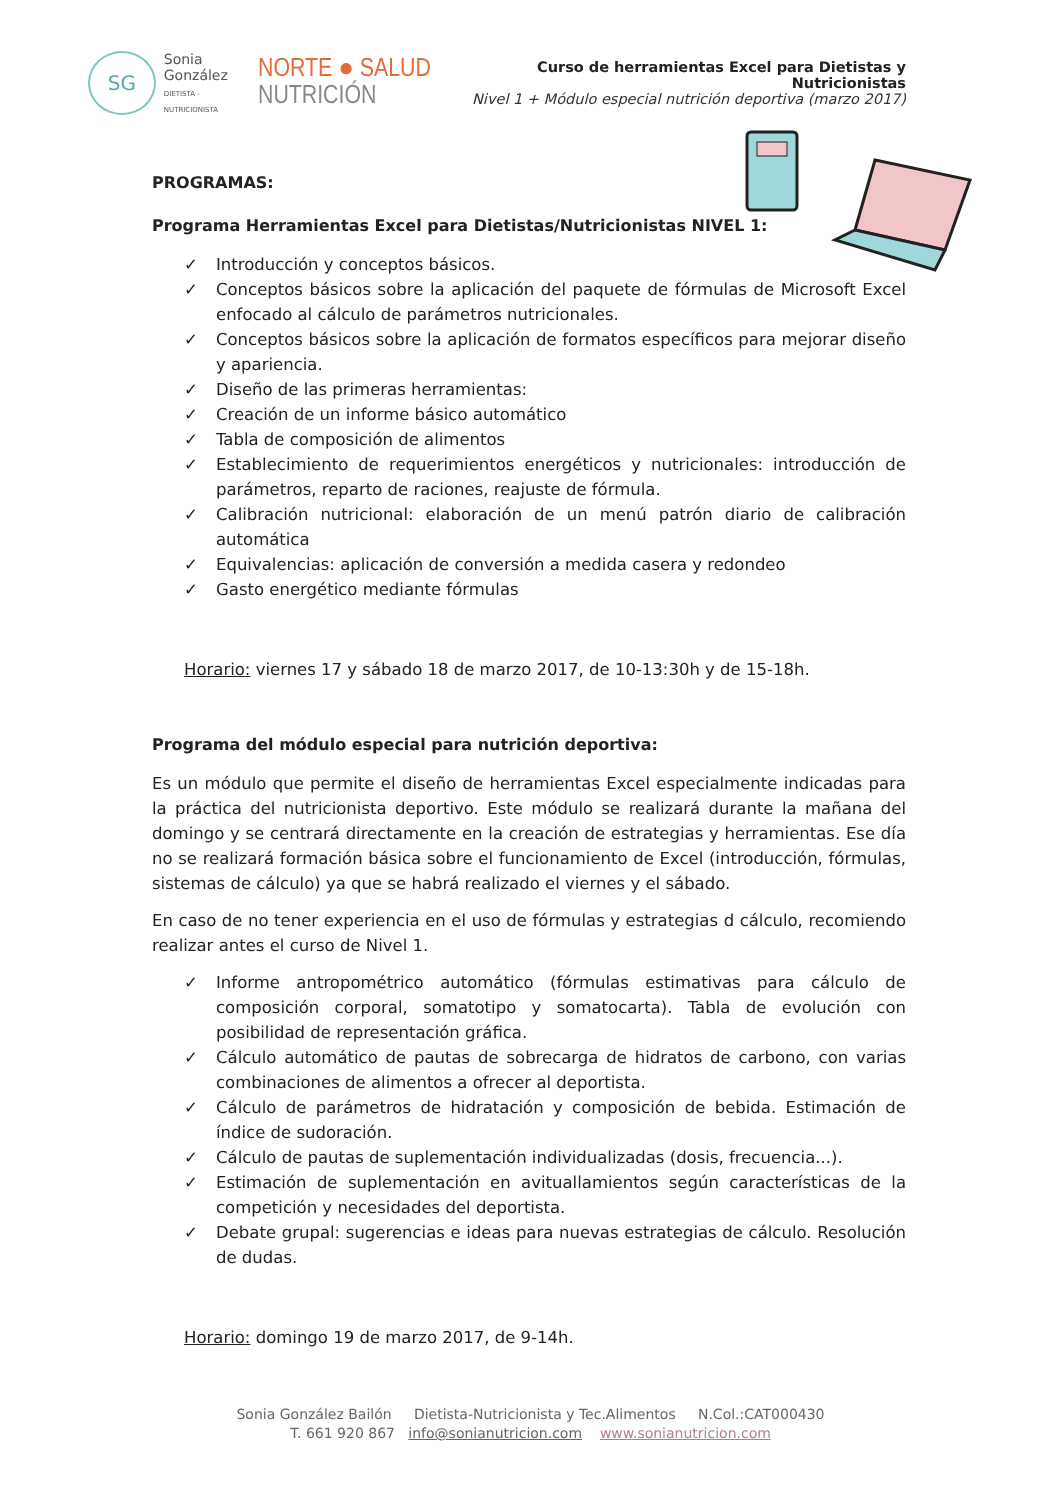SG
Sonia
González
DIETISTA - NUTRICIONISTA
NORTE ● SALUD NUTRICIÓN
Curso de herramientas Excel para Dietistas y Nutricionistas
Nivel 1 + Módulo especial nutrición deportiva (marzo 2017)
PROGRAMAS:
Programa Herramientas Excel para Dietistas/Nutricionistas NIVEL 1:
✓ Introducción y conceptos básicos.
✓ Conceptos básicos sobre la aplicación del paquete de fórmulas de Microsoft Excel enfocado al cálculo de parámetros nutricionales.
✓ Conceptos básicos sobre la aplicación de formatos específicos para mejorar diseño y apariencia.
✓ Diseño de las primeras herramientas:
✓ Creación de un informe básico automático
✓ Tabla de composición de alimentos
✓ Establecimiento de requerimientos energéticos y nutricionales: introducción de parámetros, reparto de raciones, reajuste de fórmula.
✓ Calibración nutricional: elaboración de un menú patrón diario de calibración automática
✓ Equivalencias: aplicación de conversión a medida casera y redondeo
✓ Gasto energético mediante fórmulas
Horario: viernes 17 y sábado 18 de marzo 2017, de 10-13:30h y de 15-18h.
Programa del módulo especial para nutrición deportiva:
Es un módulo que permite el diseño de herramientas Excel especialmente indicadas para la práctica del nutricionista deportivo. Este módulo se realizará durante la mañana del domingo y se centrará directamente en la creación de estrategias y herramientas. Ese día no se realizará formación básica sobre el funcionamiento de Excel (introducción, fórmulas, sistemas de cálculo) ya que se habrá realizado el viernes y el sábado.
En caso de no tener experiencia en el uso de fórmulas y estrategias d cálculo, recomiendo realizar antes el curso de Nivel 1.
✓ Informe antropométrico automático (fórmulas estimativas para cálculo de composición corporal, somatotipo y somatocarta). Tabla de evolución con posibilidad de representación gráfica.
✓ Cálculo automático de pautas de sobrecarga de hidratos de carbono, con varias combinaciones de alimentos a ofrecer al deportista.
✓ Cálculo de parámetros de hidratación y composición de bebida. Estimación de índice de sudoración.
✓ Cálculo de pautas de suplementación individualizadas (dosis, frecuencia...).
✓ Estimación de suplementación en avituallamientos según características de la competición y necesidades del deportista.
✓ Debate grupal: sugerencias e ideas para nuevas estrategias de cálculo. Resolución de dudas.
Horario: domingo 19 de marzo 2017, de 9-14h.
Sonia González Bailón Dietista-Nutricionista y Tec.Alimentos N.Col.:CAT000430
T. 661 920 867 info@sonianutricion.com www.sonianutricion.com